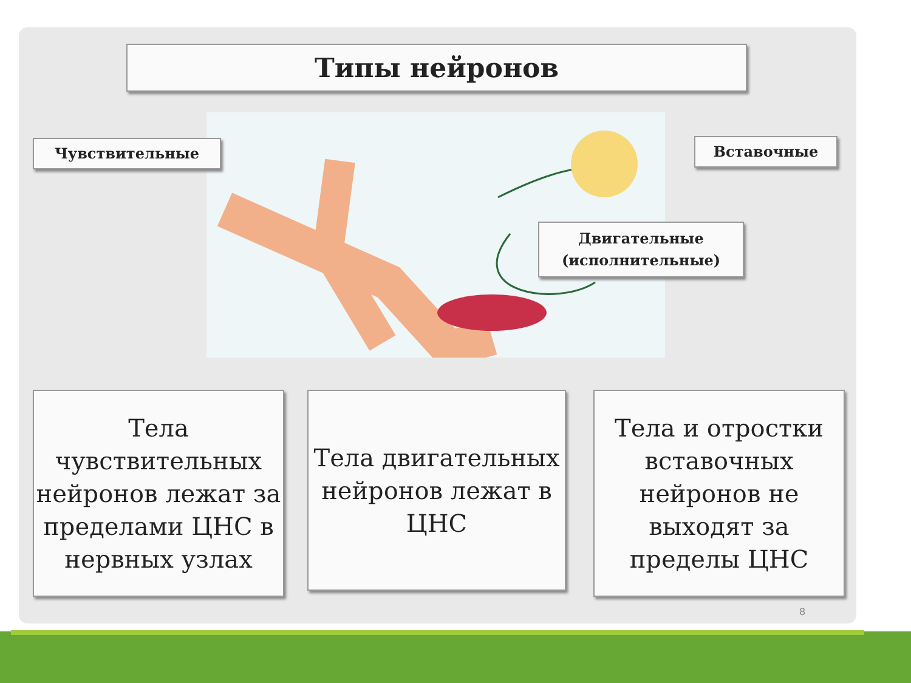Типы нейронов
Чувствительные Вставочные
Двигательные
(исполнительные)
Тела чувствительных нейронов лежат за пределами ЦНС в нервных узлах
Тела двигательных нейронов лежат в ЦНС
Тела и отростки вставочных нейронов не выходят за пределы ЦНС
8